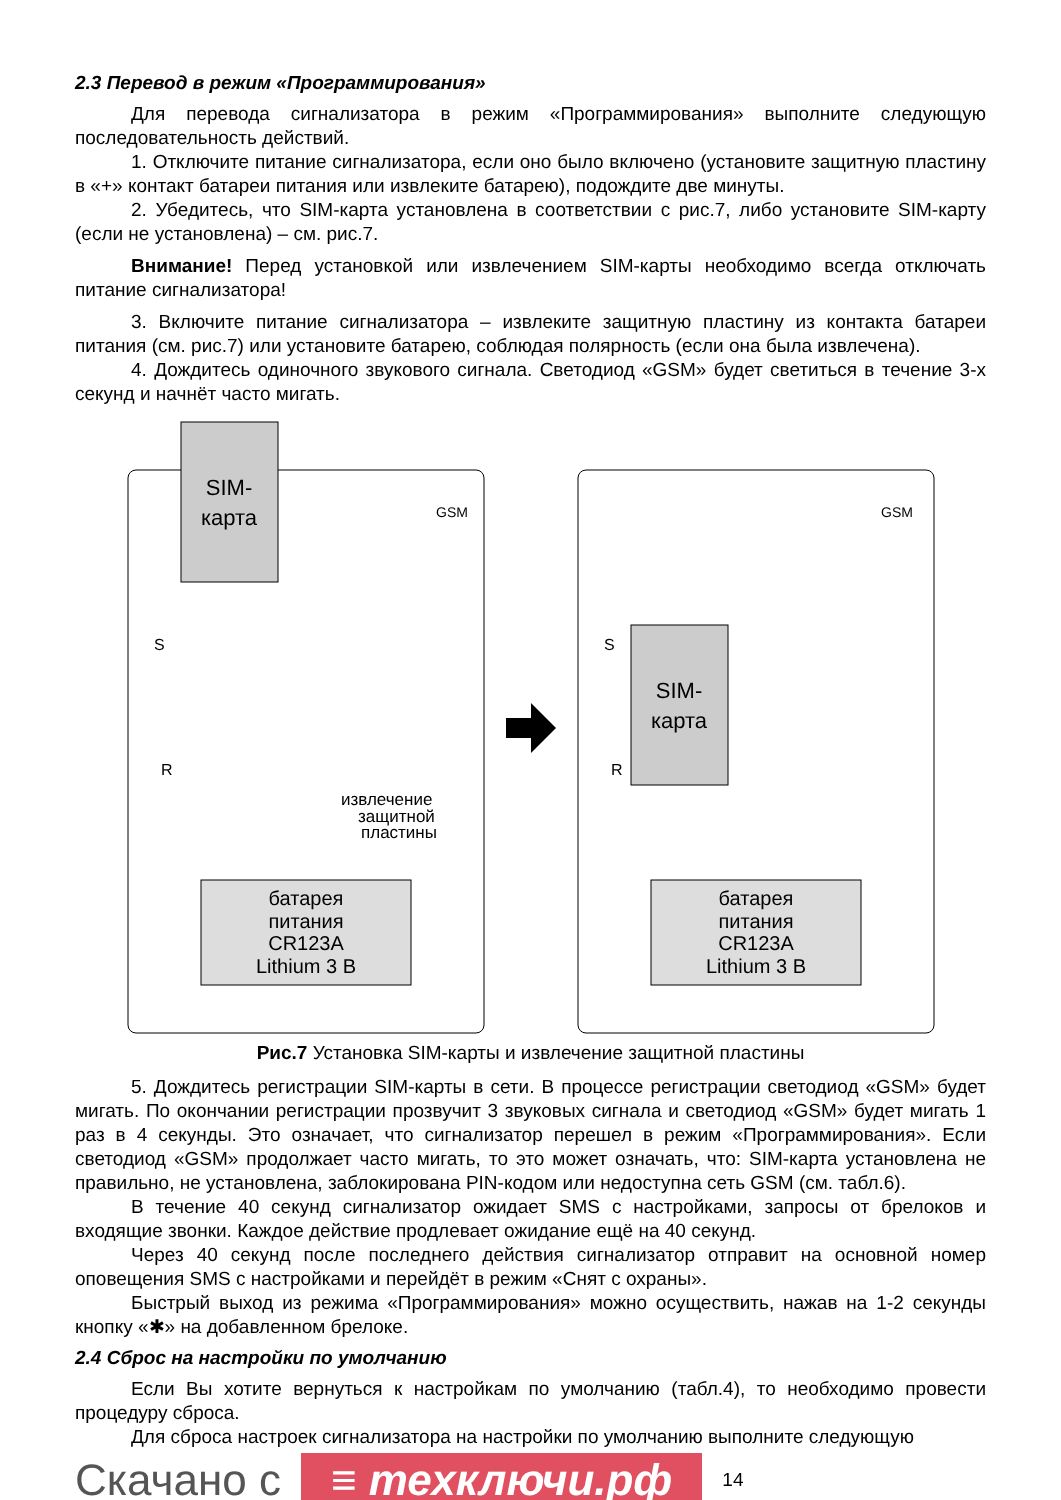2.3 Перевод в режим «Программирования»
Для перевода сигнализатора в режим «Программирования» выполните следующую последовательность действий.
1. Отключите питание сигнализатора, если оно было включено (установите защитную пластину в «+» контакт батареи питания или извлеките батарею), подождите две минуты.
2. Убедитесь, что SIM-карта установлена в соответствии с рис.7, либо установите SIM-карту (если не установлена) – см. рис.7.
Внимание! Перед установкой или извлечением SIM-карты необходимо всегда отключать питание сигнализатора!
3. Включите питание сигнализатора – извлеките защитную пластину из контакта батареи питания (см. рис.7) или установите батарею, соблюдая полярность (если она была извлечена).
4. Дождитесь одиночного звукового сигнала. Светодиод «GSM» будет светиться в течение 3-х секунд и начнёт часто мигать.
SIM-
карта
GSM
извлечение
защитной
пластины
батарея
питания
CR123A
Lithium 3 В
S
R
SIM-
карта
GSM
батарея
питания
CR123A
Lithium 3 В
S
R
Рис.7 Установка SIM-карты и извлечение защитной пластины
5. Дождитесь регистрации SIM-карты в сети. В процессе регистрации светодиод «GSM» будет мигать. По окончании регистрации прозвучит 3 звуковых сигнала и светодиод «GSM» будет мигать 1 раз в 4 секунды. Это означает, что сигнализатор перешел в режим «Программирования». Если светодиод «GSM» продолжает часто мигать, то это может означать, что: SIM-карта установлена не правильно, не установлена, заблокирована PIN-кодом или недоступна сеть GSM (см. табл.6).
В течение 40 секунд сигнализатор ожидает SMS с настройками, запросы от брелоков и входящие звонки. Каждое действие продлевает ожидание ещё на 40 секунд.
Через 40 секунд после последнего действия сигнализатор отправит на основной номер оповещения SMS с настройками и перейдёт в режим «Снят с охраны».
Быстрый выход из режима «Программирования» можно осуществить, нажав на 1-2 секунды кнопку «✱» на добавленном брелоке.
2.4 Сброс на настройки по умолчанию
Если Вы хотите вернуться к настройкам по умолчанию (табл.4), то необходимо провести процедуру сброса.
Для сброса настроек сигнализатора на настройки по умолчанию выполните следующую
Скачано с ≡ техключи.рф 14